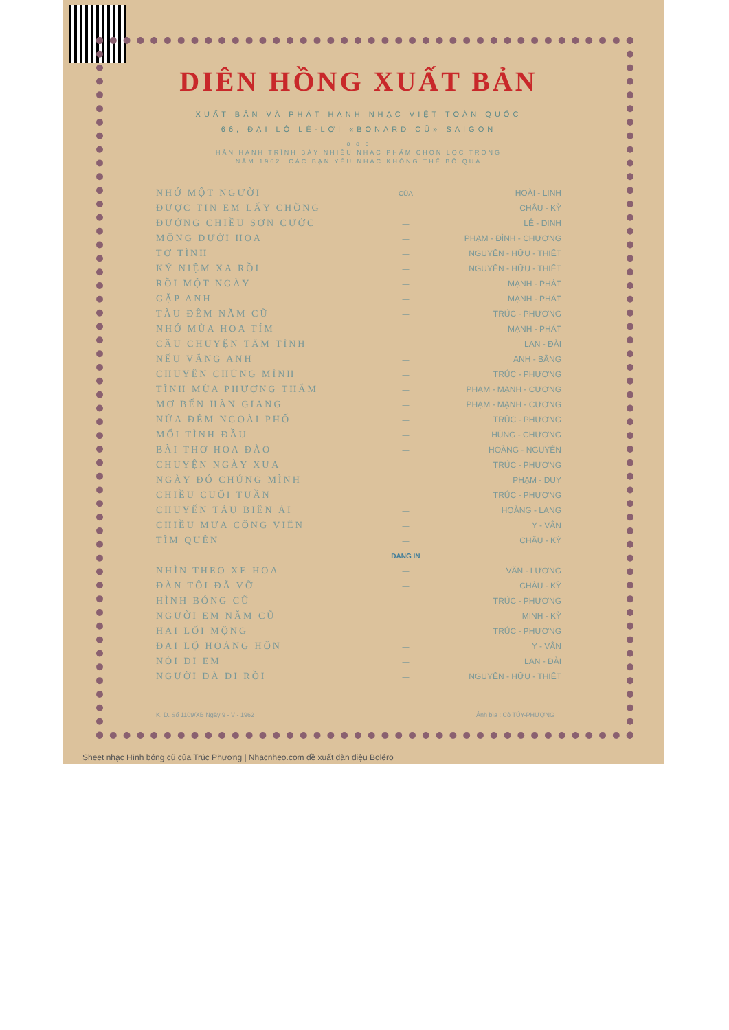DIÊN HỒNG XUẤT BẢN
XUẤT BẢN VÀ PHÁT HÀNH NHẠC VIỆT TOÀN QUỐC
66, ĐẠI LỘ LÊ-LỢI «BONARD CŨ» SAIGON
o o o
HÂN HẠNH TRÌNH BÀY NHIỀU NHẠC PHẨM CHỌN LỌC TRONG
NĂM 1962, CÁC BẠN YÊU NHẠC KHÔNG THỂ BỎ QUA
| NHỚ MỘT NGƯỜI | CỦA | HOÀI - LINH |
| ĐƯỢC TIN EM LẤY CHỒNG | — | CHÂU - KỲ |
| ĐƯỜNG CHIỀU SƠN CƯỚC | — | LÊ - DINH |
| MỘNG DƯỚI HOA | — | PHẠM - ĐÌNH - CHƯƠNG |
| TƠ TÌNH | — | NGUYỄN - HỮU - THIẾT |
| KỶ NIỆM XA RỒI | — | NGUYỄN - HỮU - THIẾT |
| RỒI MỘT NGÀY | — | MẠNH - PHÁT |
| GẶP ANH | — | MẠNH - PHÁT |
| TÀU ĐÊM NĂM CŨ | — | TRÚC - PHƯƠNG |
| NHỚ MÙA HOA TÍM | — | MẠNH - PHÁT |
| CÂU CHUYỆN TÂM TÌNH | — | LAN - ĐÀI |
| NẾU VẮNG ANH | — | ANH - BẰNG |
| CHUYỆN CHÚNG MÌNH | — | TRÚC - PHƯƠNG |
| TÌNH MÙA PHƯỢNG THẮM | — | PHẠM - MẠNH - CƯƠNG |
| MƠ BẾN HÀN GIANG | — | PHẠM - MẠNH - CƯƠNG |
| NỬA ĐÊM NGOÀI PHỐ | — | TRÚC - PHƯƠNG |
| MỐI TÌNH ĐẦU | — | HÙNG - CHƯƠNG |
| BÀI THƠ HOA ĐÀO | — | HOÀNG - NGUYÊN |
| CHUYỆN NGÀY XƯA | — | TRÚC - PHƯƠNG |
| NGÀY ĐÓ CHÚNG MÌNH | — | PHẠM - DUY |
| CHIỀU CUỐI TUẦN | — | TRÚC - PHƯƠNG |
| CHUYẾN TÀU BIÊN ẢI | — | HOÀNG - LANG |
| CHIỀU MƯA CÔNG VIÊN | — | Y - VÂN |
| TÌM QUÊN | — | CHÂU - KỲ |
| | ĐANG IN | |
| NHÌN THEO XE HOA | — | VĂN - LƯƠNG |
| ĐÀN TÔI ĐÃ VỠ | — | CHÂU - KỲ |
| HÌNH BÓNG CŨ | — | TRÚC - PHƯƠNG |
| NGƯỜI EM NĂM CŨ | — | MINH - KỲ |
| HAI LỐI MỘNG | — | TRÚC - PHƯƠNG |
| ĐẠI LỘ HOÀNG HÔN | — | Y - VÂN |
| NÓI ĐI EM | — | LAN - ĐÀI |
| NGƯỜI ĐÃ ĐI RỒI | — | NGUYỄN - HỮU - THIẾT |
K. D. Số 1109/XB Ngày 9 - V - 1962 Ảnh bìa : Cô TÚY-PHƯỢNG
Sheet nhạc Hình bóng cũ của Trúc Phương | Nhacnheo.com đề xuất đàn điệu Boléro